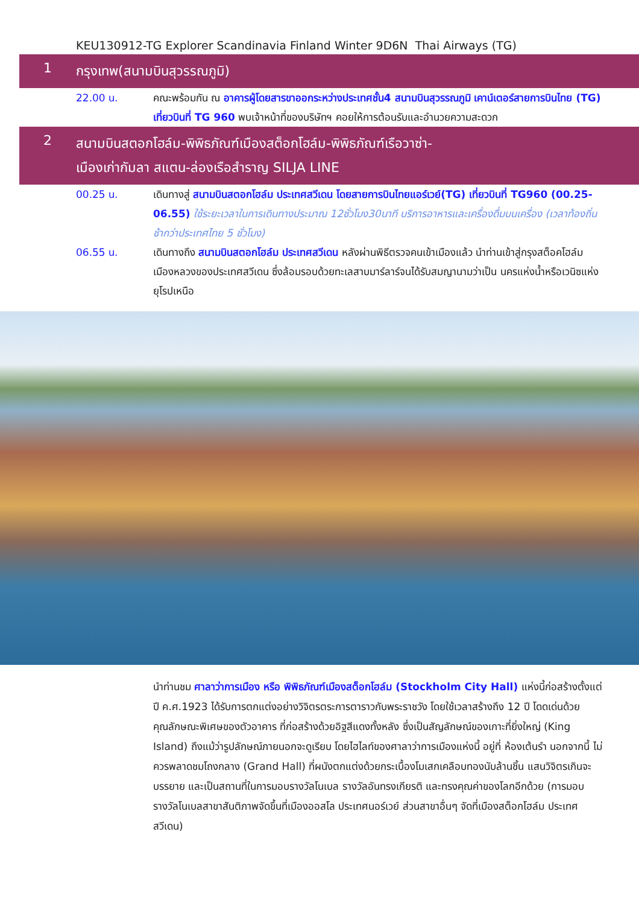KEU130912-TG Explorer Scandinavia Finland Winter 9D6N Thai Airways (TG)
1
กรุงเทพ(สนามบินสุวรรณภูมิ)
22.00 น. คณะพร้อมกัน ณ อาคารผู้โดยสารขาออกระหว่างประเทศชั้น4 สนามบินสุวรรณภูมิ เคาน์เตอร์สายการบินไทย (TG) เที่ยวบินที่ TG 960 พบเจ้าหน้าที่ของบริษัทฯ คอยให้การต้อนรับและอำนวยความสะดวก
2
สนามบินสตอกโฮล์ม-พิพิธภัณฑ์เมืองสต็อกโฮล์ม-พิพิธภัณฑ์เรือวาซ่า-
เมืองเก่ากัมลา สแตน-ล่องเรือสำราญ SILJA LINE
00.25 น. เดินทางสู่ สนามบินสตอกโฮล์ม ประเทศสวีเดน โดยสายการบินไทยแอร์เวย์(TG) เที่ยวบินที่ TG960 (00.25-06.55) ใช้ระยะเวลาในการเดินทางประมาณ 12ชั่วโมง30นาที บริการอาหารและเครื่องดื่มบนเครื่อง (เวลาท้องถิ่นช้ากว่าประเทศไทย 5 ชั่วโมง)
06.55 น. เดินทางถึง สนามบินสตอกโฮล์ม ประเทศสวีเดน หลังผ่านพิธีตรวจคนเข้าเมืองแล้ว นำท่านเข้าสู่กรุงสต็อคโฮล์ม เมืองหลวงของประเทศสวีเดน ซึ่งล้อมรอบด้วยทะเลสาบมาร์ลาร์จนได้รับสมญานามว่าเป็น นครแห่งน้ำหรือเวนิซแห่งยุโรปเหนือ
นำท่านชม ศาลาว่าการเมือง หรือ พิพิธภัณฑ์เมืองสต็อกโฮล์ม (Stockholm City Hall) แห่งนี้ก่อสร้างตั้งแต่ ปี ค.ศ.1923 ได้รับการตกแต่งอย่างวิจิตรตระการตาราวกับพระราชวัง โดยใช้เวลาสร้างถึง 12 ปี โดดเด่นด้วยคุณลักษณะพิเศษของตัวอาคาร ที่ก่อสร้างด้วยอิฐสีแดงทั้งหลัง ซึ่งเป็นสัญลักษณ์ของเกาะที่ยิ่งใหญ่ (King Island) ถึงแม้ว่ารูปลักษณ์ภายนอกจะดูเรียบ โดยไฮไลท์ของศาลาว่าการเมืองแห่งนี้ อยู่ที่ ห้องเต้นรำ นอกจากนี้ ไม่ควรพลาดชมโถงกลาง (Grand Hall) ที่ผนังตกแต่งด้วยกระเบื้องโมเสกเคลือบทองนับล้านชิ้น แสนวิจิตรเกินจะบรรยาย และเป็นสถานที่ในการมอบรางวัลโนเบล รางวัลอันทรงเกียรติ และทรงคุณค่าของโลกอีกด้วย (การมอบรางวัลโนเบลสาขาสันติภาพจัดขึ้นที่เมืองออสโล ประเทศนอร์เวย์ ส่วนสาขาอื่นๆ จัดที่เมืองสต็อกโฮล์ม ประเทศสวีเดน)